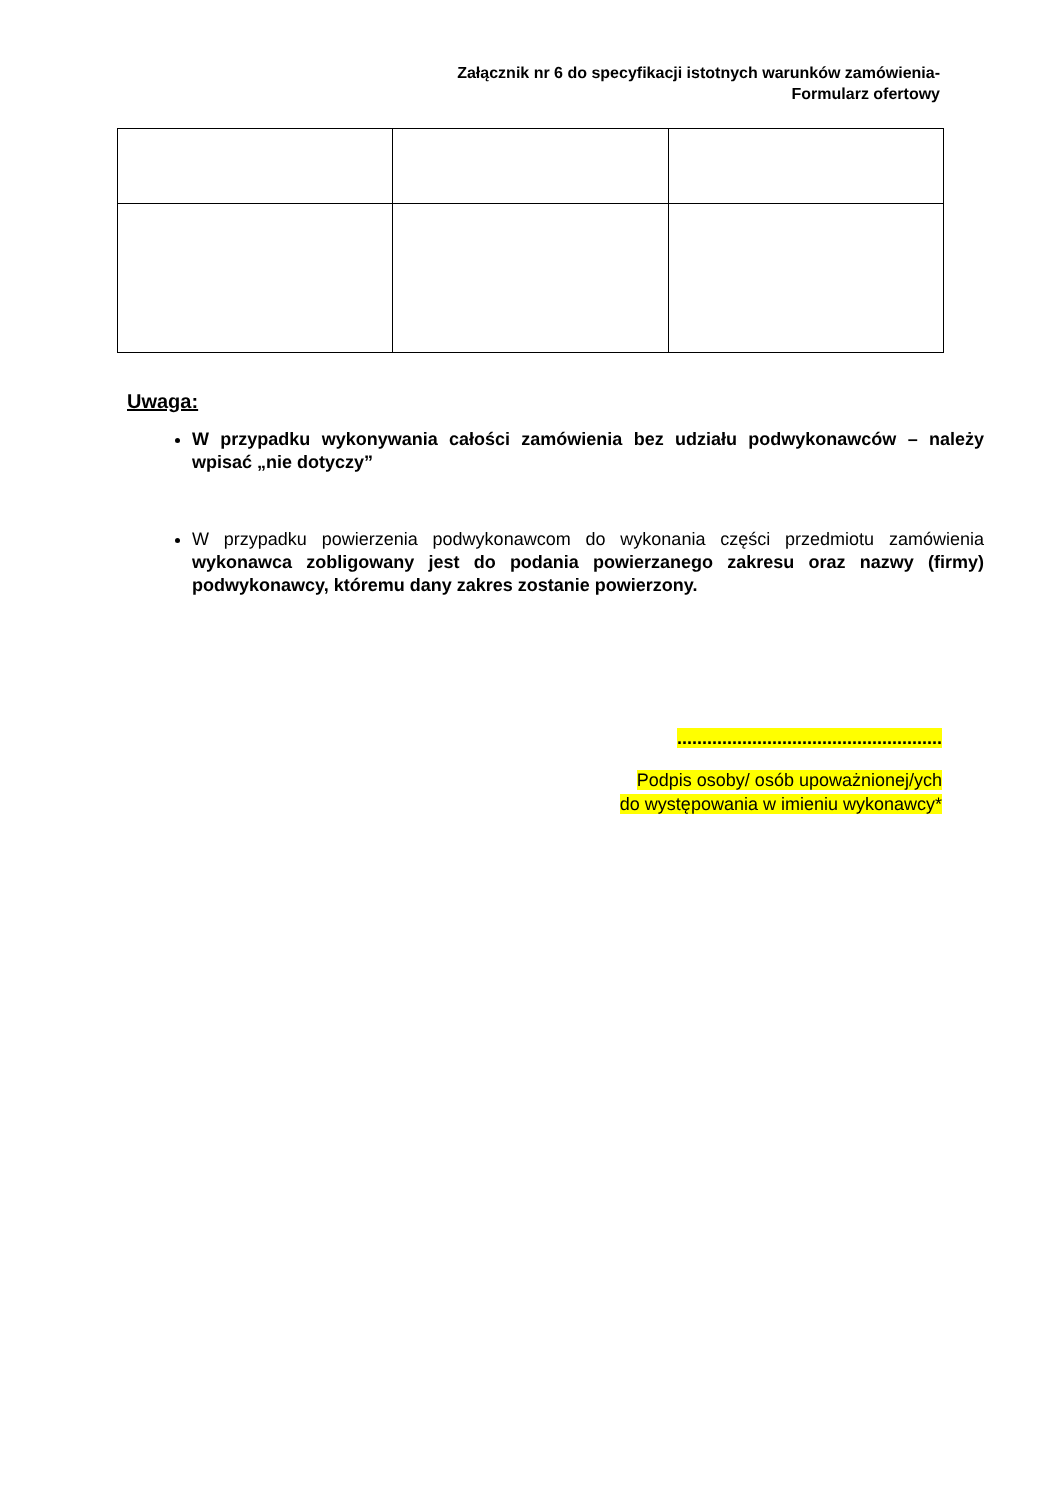Załącznik nr 6 do specyfikacji istotnych warunków zamówienia-
Formularz ofertowy
Uwaga:
W przypadku wykonywania całości zamówienia bez udziału podwykonawców – należy wpisać „nie dotyczy”
W przypadku powierzenia podwykonawcom do wykonania części przedmiotu zamówienia wykonawca zobligowany jest do podania powierzanego zakresu oraz nazwy (firmy) podwykonawcy, któremu dany zakres zostanie powierzony.
.....................................................
Podpis osoby/ osób upoważnionej/ych
do występowania w imieniu wykonawcy*